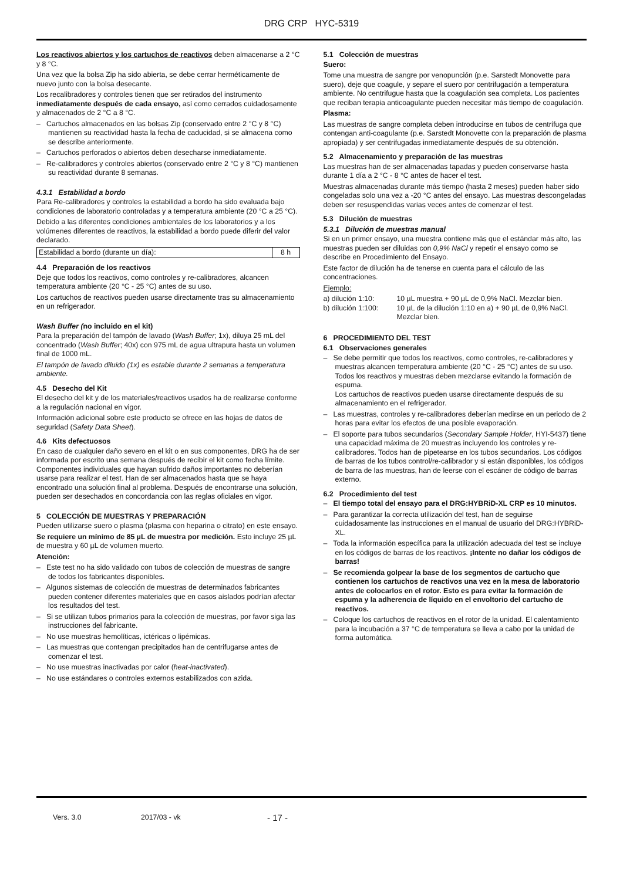DRG CRP HYC-5319
Los reactivos abiertos y los cartuchos de reactivos deben almacenarse a 2 °C y 8 °C.
Una vez que la bolsa Zip ha sido abierta, se debe cerrar herméticamente de nuevo junto con la bolsa desecante.
Los recalibradores y controles tienen que ser retirados del instrumento inmediatamente después de cada ensayo, así como cerrados cuidadosamente y almacenados de 2 °C a 8 °C.
– Cartuchos almacenados en las bolsas Zip (conservado entre 2 °C y 8 °C) mantienen su reactividad hasta la fecha de caducidad, si se almacena como se describe anteriormente.
– Cartuchos perforados o abiertos deben desecharse inmediatamente.
– Re-calibradores y controles abiertos (conservado entre 2 °C y 8 °C) mantienen su reactividad durante 8 semanas.
4.3.1 Estabilidad a bordo
Para Re-calibradores y controles la estabilidad a bordo ha sido evaluada bajo condiciones de laboratorio controladas y a temperatura ambiente (20 °C a 25 °C).
Debido a las diferentes condiciones ambientales de los laboratorios y a los volúmenes diferentes de reactivos, la estabilidad a bordo puede diferir del valor declarado.
| Estabilidad a bordo (durante un día): | 8 h |
4.4 Preparación de los reactivos
Deje que todos los reactivos, como controles y re-calibradores, alcancen temperatura ambiente (20 °C - 25 °C) antes de su uso.
Los cartuchos de reactivos pueden usarse directamente tras su almacenamiento en un refrigerador.
Wash Buffer (no incluido en el kit)
Para la preparación del tampón de lavado (Wash Buffer; 1x), diluya 25 mL del concentrado (Wash Buffer; 40x) con 975 mL de agua ultrapura hasta un volumen final de 1000 mL.
El tampón de lavado diluido (1x) es estable durante 2 semanas a temperatura ambiente.
4.5 Desecho del Kit
El desecho del kit y de los materiales/reactivos usados ha de realizarse conforme a la regulación nacional en vigor.
Información adicional sobre este producto se ofrece en las hojas de datos de seguridad (Safety Data Sheet).
4.6 Kits defectuosos
En caso de cualquier daño severo en el kit o en sus componentes, DRG ha de ser informada por escrito una semana después de recibir el kit como fecha límite. Componentes individuales que hayan sufrido daños importantes no deberían usarse para realizar el test. Han de ser almacenados hasta que se haya encontrado una solución final al problema. Después de encontrarse una solución, pueden ser desechados en concordancia con las reglas oficiales en vigor.
5 COLECCIÓN DE MUESTRAS Y PREPARACIÓN
Pueden utilizarse suero o plasma (plasma con heparina o citrato) en este ensayo.
Se requiere un mínimo de 85 µL de muestra por medición. Esto incluye 25 µL de muestra y 60 µL de volumen muerto.
Atención:
– Este test no ha sido validado con tubos de colección de muestras de sangre de todos los fabricantes disponibles.
– Algunos sistemas de colección de muestras de determinados fabricantes pueden contener diferentes materiales que en casos aislados podrían afectar los resultados del test.
– Si se utilizan tubos primarios para la colección de muestras, por favor siga las instrucciones del fabricante.
– No use muestras hemolíticas, ictéricas o lipémicas.
– Las muestras que contengan precipitados han de centrifugarse antes de comenzar el test.
– No use muestras inactivadas por calor (heat-inactivated).
– No use estándares o controles externos estabilizados con azida.
5.1 Colección de muestras
Suero:
Tome una muestra de sangre por venopunción (p.e. Sarstedt Monovette para suero), deje que coagule, y separe el suero por centrifugación a temperatura ambiente. No centrifugue hasta que la coagulación sea completa. Los pacientes que reciban terapia anticoagulante pueden necesitar más tiempo de coagulación.
Plasma:
Las muestras de sangre completa deben introducirse en tubos de centrífuga que contengan anti-coagulante (p.e. Sarstedt Monovette con la preparación de plasma apropiada) y ser centrifugadas inmediatamente después de su obtención.
5.2 Almacenamiento y preparación de las muestras
Las muestras han de ser almacenadas tapadas y pueden conservarse hasta durante 1 día a 2 °C - 8 °C antes de hacer el test.
Muestras almacenadas durante más tiempo (hasta 2 meses) pueden haber sido congeladas solo una vez a -20 °C antes del ensayo. Las muestras descongeladas deben ser resuspendidas varias veces antes de comenzar el test.
5.3 Dilución de muestras
5.3.1 Dilución de muestras manual
Si en un primer ensayo, una muestra contiene más que el estándar más alto, las muestras pueden ser diluidas con 0,9% NaCl y repetir el ensayo como se describe en Procedimiento del Ensayo.
Este factor de dilución ha de tenerse en cuenta para el cálculo de las concentraciones.
Ejemplo:
| a) dilución 1:10: | 10 µL muestra + 90 µL de 0,9% NaCl. Mezclar bien. |
| b) dilución 1:100: | 10 µL de la dilución 1:10 en a) + 90 µL de 0,9% NaCl. Mezclar bien. |
6 PROCEDIMIENTO DEL TEST
6.1 Observaciones generales
– Se debe permitir que todos los reactivos, como controles, re-calibradores y muestras alcancen temperatura ambiente (20 °C - 25 °C) antes de su uso.
Todos los reactivos y muestras deben mezclarse evitando la formación de espuma.
Los cartuchos de reactivos pueden usarse directamente después de su almacenamiento en el refrigerador.
– Las muestras, controles y re-calibradores deberían medirse en un periodo de 2 horas para evitar los efectos de una posible evaporación.
– El soporte para tubos secundarios (Secondary Sample Holder, HYI-5437) tiene una capacidad máxima de 20 muestras incluyendo los controles y re-calibradores. Todos han de pipetearse en los tubos secundarios. Los códigos de barras de los tubos control/re-calibrador y si están disponibles, los códigos de barra de las muestras, han de leerse con el escáner de código de barras externo.
6.2 Procedimiento del test
– El tiempo total del ensayo para el DRG:HYBRiD-XL CRP es 10 minutos.
– Para garantizar la correcta utilización del test, han de seguirse cuidadosamente las instrucciones en el manual de usuario del DRG:HYBRiD-XL.
– Toda la información específica para la utilización adecuada del test se incluye en los códigos de barras de los reactivos. ¡Intente no dañar los códigos de barras!
– Se recomienda golpear la base de los segmentos de cartucho que contienen los cartuchos de reactivos una vez en la mesa de laboratorio antes de colocarlos en el rotor. Esto es para evitar la formación de espuma y la adherencia de líquido en el envoltorio del cartucho de reactivos.
– Coloque los cartuchos de reactivos en el rotor de la unidad. El calentamiento para la incubación a 37 °C de temperatura se lleva a cabo por la unidad de forma automática.
Vers. 3.0 2017/03 - vk - 17 -